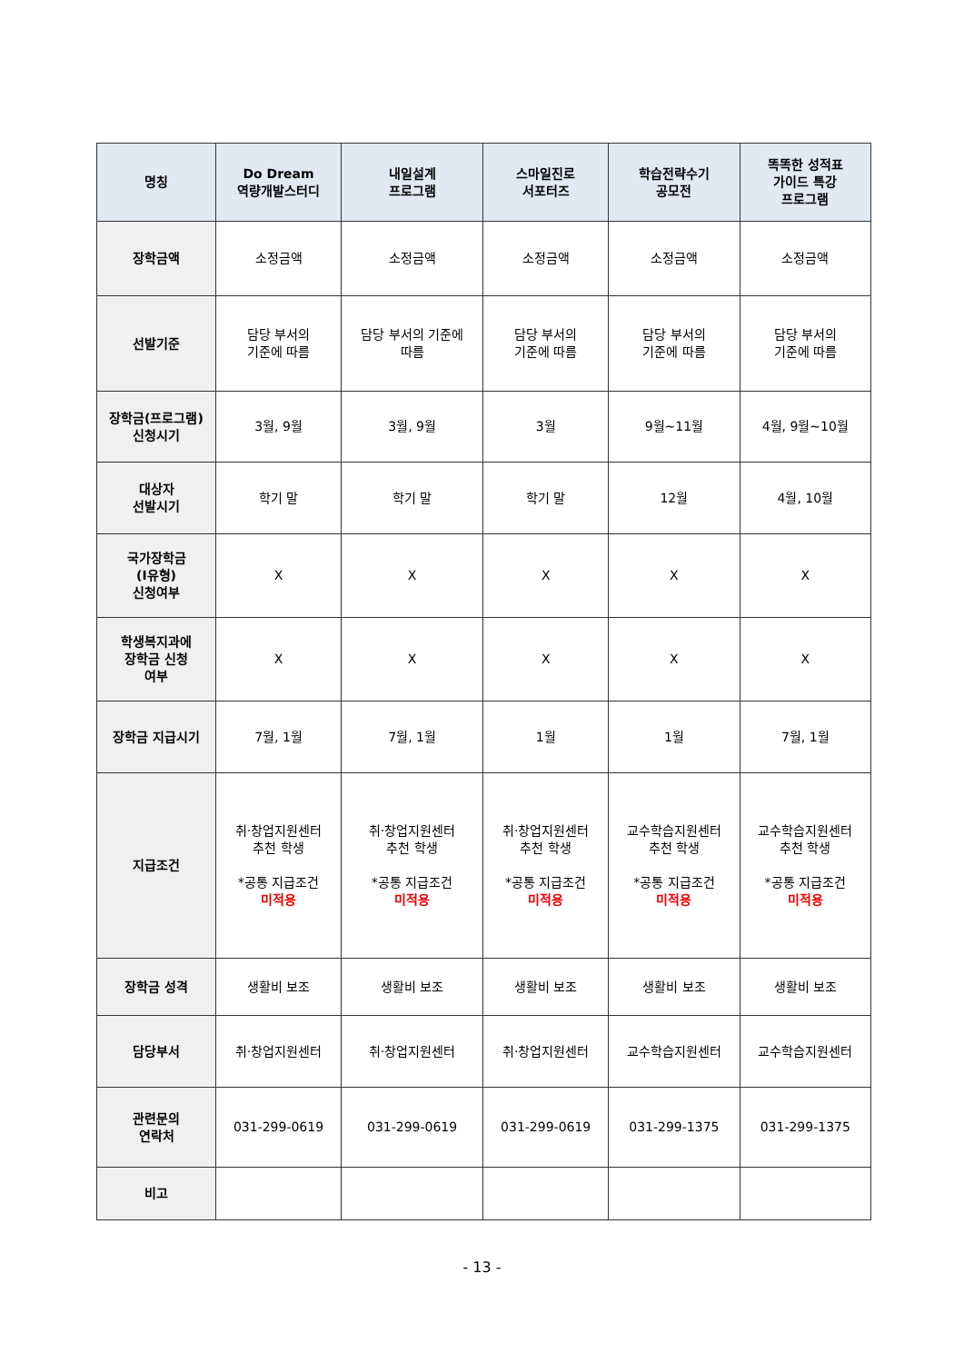| 명칭 | Do Dream 역량개발스터디 | 내일설계 프로그램 | 스마일진로 서포터즈 | 학습전략수기 공모전 | 똑똑한 성적표 가이드 특강 프로그램 |
| --- | --- | --- | --- | --- | --- |
| 장학금액 | 소정금액 | 소정금액 | 소정금액 | 소정금액 | 소정금액 |
| 선발기준 | 담당 부서의 기준에 따름 | 담당 부서의 기준에 따름 | 담당 부서의 기준에 따름 | 담당 부서의 기준에 따름 | 담당 부서의 기준에 따름 |
| 장학금(프로그램) 신청시기 | 3월, 9월 | 3월, 9월 | 3월 | 9월~11월 | 4월, 9월~10월 |
| 대상자 선발시기 | 학기 말 | 학기 말 | 학기 말 | 12월 | 4월, 10월 |
| 국가장학금 (Ⅰ유형) 신청여부 | X | X | X | X | X |
| 학생복지과에 장학금 신청 여부 | X | X | X | X | X |
| 장학금 지급시기 | 7월, 1월 | 7월, 1월 | 1월 | 1월 | 7월, 1월 |
| 지급조건 | 취·창업지원센터 추천 학생 *공통 지급조건 미적용 | 취·창업지원센터 추천 학생 *공통 지급조건 미적용 | 취·창업지원센터 추천 학생 *공통 지급조건 미적용 | 교수학습지원센터 추천 학생 *공통 지급조건 미적용 | 교수학습지원센터 추천 학생 *공통 지급조건 미적용 |
| 장학금 성격 | 생활비 보조 | 생활비 보조 | 생활비 보조 | 생활비 보조 | 생활비 보조 |
| 담당부서 | 취·창업지원센터 | 취·창업지원센터 | 취·창업지원센터 | 교수학습지원센터 | 교수학습지원센터 |
| 관련문의 연락처 | 031-299-0619 | 031-299-0619 | 031-299-0619 | 031-299-1375 | 031-299-1375 |
| 비고 | | | | | |
- 13 -